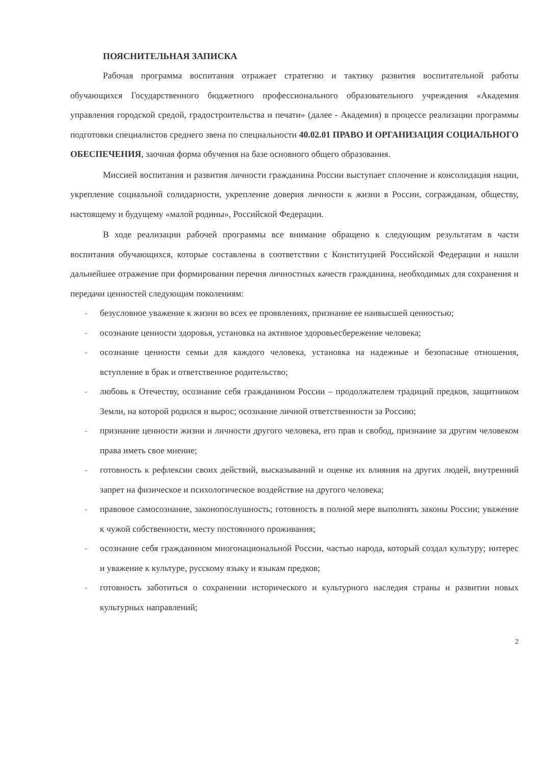ПОЯСНИТЕЛЬНАЯ ЗАПИСКА
Рабочая программа воспитания отражает стратегию и тактику развития воспитательной работы обучающихся Государственного бюджетного профессионального образовательного учреждения «Академия управления городской средой, градостроительства и печати» (далее - Академия) в процессе реализации программы подготовки специалистов среднего звена по специальности 40.02.01 ПРАВО И ОРГАНИЗАЦИЯ СОЦИАЛЬНОГО ОБЕСПЕЧЕНИЯ, заочная форма обучения на базе основного общего образования.
Миссией воспитания и развития личности гражданина России выступает сплочение и консолидация нации, укрепление социальной солидарности, укрепление доверия личности к жизни в России, согражданам, обществу, настоящему и будущему «малой родины», Российской Федерации.
В ходе реализации рабочей программы все внимание обращено к следующим результатам в части воспитания обучающихся, которые составлены в соответствии с Конституцией Российской Федерации и нашли дальнейшее отражение при формировании перечня личностных качеств гражданина, необходимых для сохранения и передачи ценностей следующим поколениям:
- безусловное уважение к жизни во всех ее проявлениях, признание ее наивысшей ценностью;
- осознание ценности здоровья, установка на активное здоровьесбережение человека;
- осознание ценности семьи для каждого человека, установка на надежные и безопасные отношения, вступление в брак и ответственное родительство;
- любовь к Отечеству, осознание себя гражданином России – продолжателем традиций предков, защитником Земли, на которой родился и вырос; осознание личной ответственности за Россию;
- признание ценности жизни и личности другого человека, его прав и свобод, признание за другим человеком права иметь свое мнение;
- готовность к рефлексии своих действий, высказываний и оценке их влияния на других людей, внутренний запрет на физическое и психологическое воздействие на другого человека;
- правовое самосознание, законопослушность; готовность в полной мере выполнять законы России; уважение к чужой собственности, месту постоянного проживания;
- осознание себя гражданином многонациональной России, частью народа, который создал культуру; интерес и уважение к культуре, русскому языку и языкам предков;
- готовность заботиться о сохранении исторического и культурного наследия страны и развитии новых культурных направлений;
2